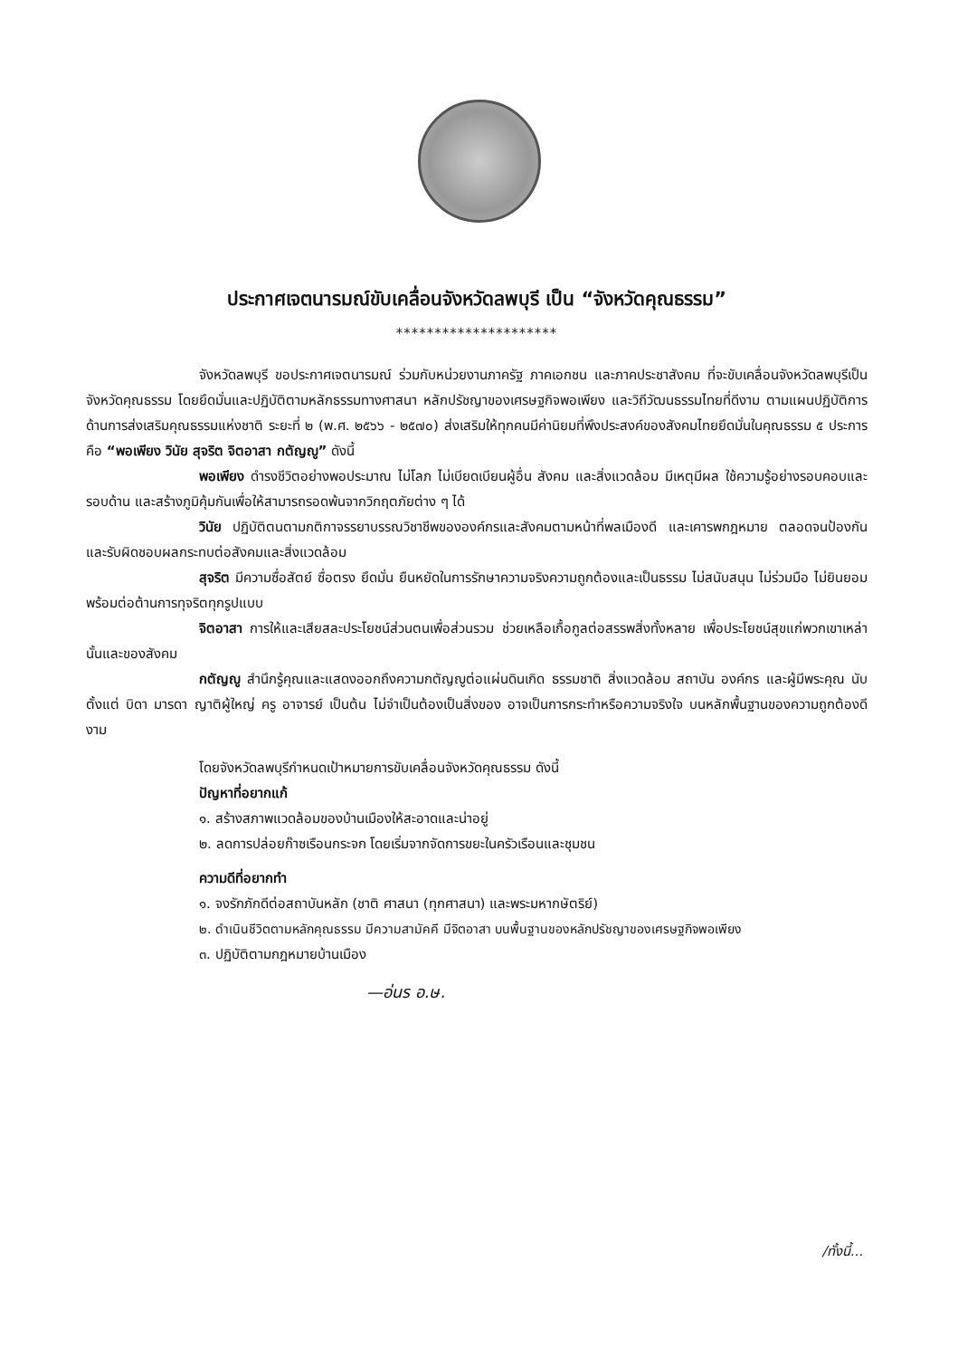ประกาศเจตนารมณ์ขับเคลื่อนจังหวัดลพบุรี เป็น “จังหวัดคุณธรรม”
*********************
จังหวัดลพบุรี ขอประกาศเจตนารมณ์ ร่วมกับหน่วยงานภาครัฐ ภาคเอกชน และภาคประชาสังคม ที่จะขับเคลื่อนจังหวัดลพบุรีเป็นจังหวัดคุณธรรม โดยยึดมั่นและปฏิบัติตามหลักธรรมทางศาสนา หลักปรัชญาของเศรษฐกิจพอเพียง และวิถีวัฒนธรรมไทยที่ดีงาม ตามแผนปฏิบัติการด้านการส่งเสริมคุณธรรมแห่งชาติ ระยะที่ ๒ (พ.ศ. ๒๕๖๖ - ๒๕๗๐) ส่งเสริมให้ทุกคนมีค่านิยมที่พึงประสงค์ของสังคมไทยยึดมั่นในคุณธรรม ๕ ประการ คือ “พอเพียง วินัย สุจริต จิตอาสา กตัญญู” ดังนี้
พอเพียง ดำรงชีวิตอย่างพอประมาณ ไม่โลภ ไม่เบียดเบียนผู้อื่น สังคม และสิ่งแวดล้อม มีเหตุมีผล ใช้ความรู้อย่างรอบคอบและรอบด้าน และสร้างภูมิคุ้มกันเพื่อให้สามารถรอดพ้นจากวิกฤตภัยต่าง ๆ ได้
วินัย ปฏิบัติตนตามกติกาจรรยาบรรณวิชาชีพขององค์กรและสังคมตามหน้าที่พลเมืองดี และเคารพกฎหมาย ตลอดจนป้องกันและรับผิดชอบผลกระทบต่อสังคมและสิ่งแวดล้อม
สุจริต มีความซื่อสัตย์ ซื่อตรง ยึดมั่น ยืนหยัดในการรักษาความจริงความถูกต้องและเป็นธรรม ไม่สนับสนุน ไม่ร่วมมือ ไม่ยินยอม พร้อมต่อต้านการทุจริตทุกรูปแบบ
จิตอาสา การให้และเสียสละประโยชน์ส่วนตนเพื่อส่วนรวม ช่วยเหลือเกื้อกูลต่อสรรพสิ่งทั้งหลาย เพื่อประโยชน์สุขแก่พวกเขาเหล่านั้นและของสังคม
กตัญญู สำนึกรู้คุณและแสดงออกถึงความกตัญญูต่อแผ่นดินเกิด ธรรมชาติ สิ่งแวดล้อม สถาบัน องค์กร และผู้มีพระคุณ นับตั้งแต่ บิดา มารดา ญาติผู้ใหญ่ ครู อาจารย์ เป็นต้น ไม่จำเป็นต้องเป็นสิ่งของ อาจเป็นการกระทำหรือความจริงใจ บนหลักพื้นฐานของความถูกต้องดีงาม
โดยจังหวัดลพบุรีกำหนดเป้าหมายการขับเคลื่อนจังหวัดคุณธรรม ดังนี้
ปัญหาที่อยากแก้
๑. สร้างสภาพแวดล้อมของบ้านเมืองให้สะอาดและน่าอยู่
๒. ลดการปล่อยก๊าซเรือนกระจก โดยเริ่มจากจัดการขยะในครัวเรือนและชุมชน
ความดีที่อยากทำ
๑. จงรักภักดีต่อสถาบันหลัก (ชาติ ศาสนา (ทุกศาสนา) และพระมหากษัตริย์)
๒. ดำเนินชีวิตตามหลักคุณธรรม มีความสามัคคี มีจิตอาสา บนพื้นฐานของหลักปรัชญาของเศรษฐกิจพอเพียง
๓. ปฏิบัติตามกฎหมายบ้านเมือง
—อ่นร อ.ษ.
/ทั้งนี้...